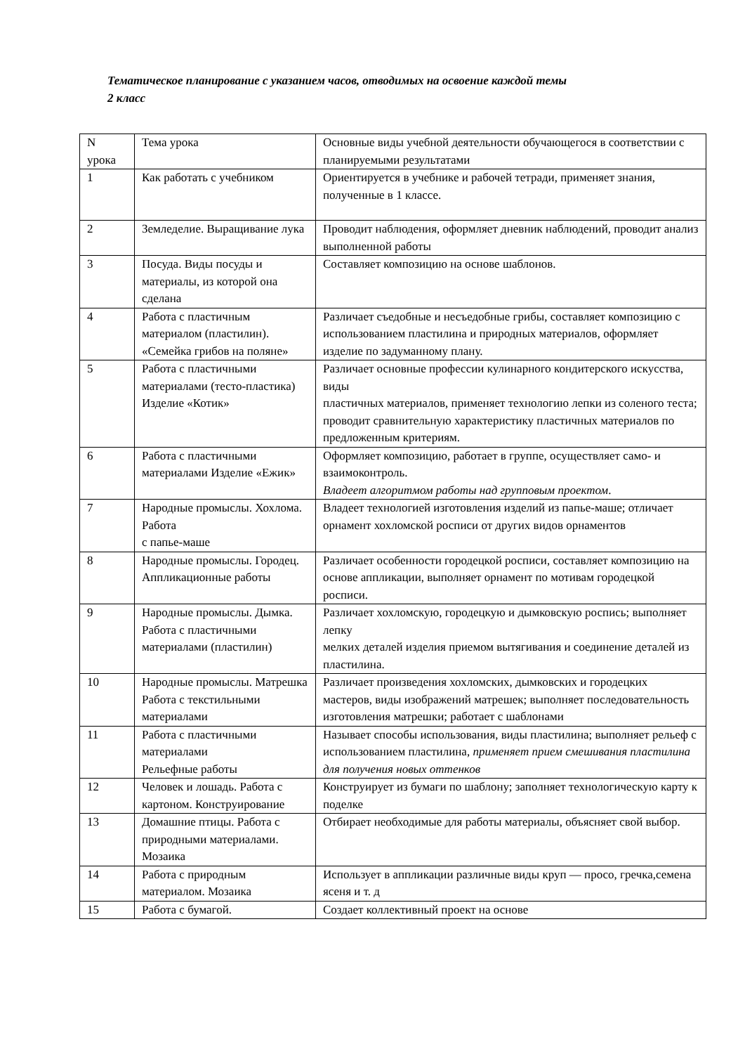Тематическое планирование с указанием часов, отводимых на освоение каждой темы
2 класс
| N урока | Тема урока | Основные виды учебной деятельности обучающегося в соответствии с планируемыми результатами |
| 1 | Как работать с учебником | Ориентируется в учебнике и рабочей тетради, применяет знания, полученные в 1 классе. |
| 2 | Земледелие. Выращивание лука | Проводит наблюдения, оформляет дневник наблюдений, проводит анализ выполненной работы |
| 3 | Посуда. Виды посуды и материалы, из которой она сделана | Составляет композицию на основе шаблонов. |
| 4 | Работа с пластичным материалом (пластилин). «Семейка грибов на поляне» | Различает съедобные и несъедобные грибы, составляет композицию с использованием пластилина и природных материалов, оформляет изделие по задуманному плану. |
| 5 | Работа с пластичными материалами (тесто-пластика) Изделие «Котик» | Различает основные профессии кулинарного кондитерского искусства, виды пластичных материалов, применяет технологию лепки из соленого теста; проводит сравнительную характеристику пластичных материалов по предложенным критериям. |
| 6 | Работа с пластичными материалами Изделие «Ежик» | Оформляет композицию, работает в группе, осуществляет само- и взаимоконтроль. Владеет алгоритмом работы над групповым проектом . |
| 7 | Народные промыслы. Хохлома. Работа с папье-маше | Владеет технологией изготовления изделий из папье-маше; отличает орнамент хохломской росписи от других видов орнаментов |
| 8 | Народные промыслы. Городец. Аппликационные работы | Различает особенности городецкой росписи, составляет композицию на основе аппликации, выполняет орнамент по мотивам городецкой росписи. |
| 9 | Народные промыслы. Дымка. Работа с пластичными материалами (пластилин) | Различает хохломскую, городецкую и дымковскую роспись; выполняет лепку мелких деталей изделия приемом вытягивания и соединение деталей из пластилина. |
| 10 | Народные промыслы. Матрешка Работа с текстильными материалами | Различает произведения хохломских, дымковских и городецких мастеров, виды изображений матрешек; выполняет последовательность изготовления матрешки; работает с шаблонами |
| 11 | Работа с пластичными материалами Рельефные работы | Называет способы использования, виды пластилина; выполняет рельеф с использованием пластилина, применяет прием смешивания пластилина для получения новых оттенков |
| 12 | Человек и лошадь. Работа с картоном. Конструирование | Конструирует из бумаги по шаблону; заполняет технологическую карту к поделке |
| 13 | Домашние птицы. Работа с природными материалами. Мозаика | Отбирает необходимые для работы материалы, объясняет свой выбор. |
| 14 | Работа с природным материалом. Мозаика | Использует в аппликации различные виды круп — просо, гречка,семена ясеня и т. д |
| 15 | Работа с бумагой. | Создает коллективный проект на основе |